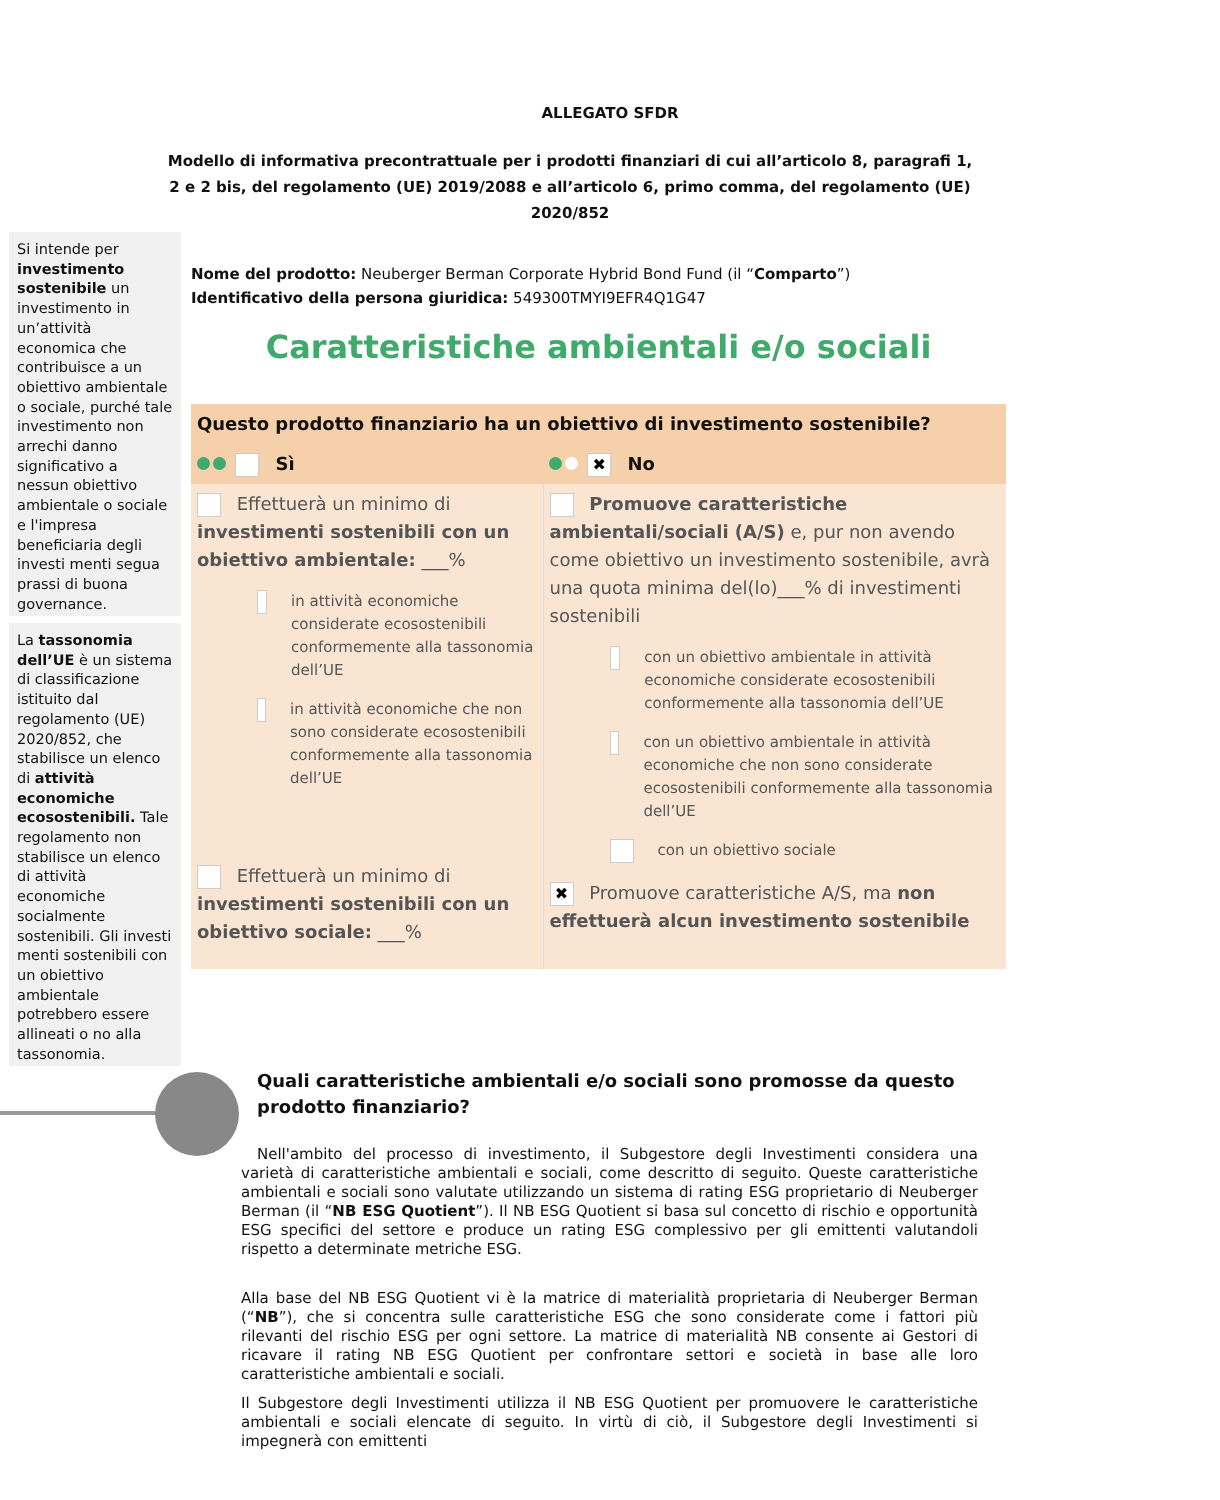ALLEGATO SFDR
Modello di informativa precontrattuale per i prodotti finanziari di cui all’articolo 8, paragrafi 1, 2 e 2 bis, del regolamento (UE) 2019/2088 e all’articolo 6, primo comma, del regolamento (UE) 2020/852
Si intende per investimento sostenibile un investimento in un’attività economica che contribuisce a un obiettivo ambientale o sociale, purché tale investimento non arrechi danno significativo a nessun obiettivo ambientale o sociale e l'impresa beneficiaria degli investi menti segua prassi di buona governance.
La tassonomia dell’UE è un sistema di classificazione istituito dal regolamento (UE) 2020/852, che stabilisce un elenco di attività economiche ecosostenibili. Tale regolamento non stabilisce un elenco di attività economiche socialmente sostenibili. Gli investi menti sostenibili con un obiettivo ambientale potrebbero essere allineati o no alla tassonomia.
Nome del prodotto: Neuberger Berman Corporate Hybrid Bond Fund (il “Comparto”)
Identificativo della persona giuridica: 549300TMYI9EFR4Q1G47
Caratteristiche ambientali e/o sociali
| Questo prodotto finanziario ha un obiettivo di investimento sostenibile? | |
| Sì | ✖ No |
| Effettuerà un minimo di investimenti sostenibili con un obiettivo ambientale: ___% in attività economiche considerate ecosostenibili conformemente alla tassonomia dell’UE in attività economiche che non sono considerate ecosostenibili conformemente alla tassonomia dell’UE Effettuerà un minimo di investimenti sostenibili con un obiettivo sociale: ___% | Promuove caratteristiche ambientali/sociali (A/S) e, pur non avendo come obiettivo un investimento sostenibile, avrà una quota minima del(lo)___% di investimenti sostenibili con un obiettivo ambientale in attività economiche considerate ecosostenibili conformemente alla tassonomia dell’UE con un obiettivo ambientale in attività economiche che non sono considerate ecosostenibili conformemente alla tassonomia dell’UE con un obiettivo sociale ✖ Promuove caratteristiche A/S, ma non effettuerà alcun investimento sostenibile |
Quali caratteristiche ambientali e/o sociali sono promosse da questo prodotto finanziario?
Nell'ambito del processo di investimento, il Subgestore degli Investimenti considera una varietà di caratteristiche ambientali e sociali, come descritto di seguito. Queste caratteristiche ambientali e sociali sono valutate utilizzando un sistema di rating ESG proprietario di Neuberger Berman (il “NB ESG Quotient”). Il NB ESG Quotient si basa sul concetto di rischio e opportunità ESG specifici del settore e produce un rating ESG complessivo per gli emittenti valutandoli rispetto a determinate metriche ESG.
Alla base del NB ESG Quotient vi è la matrice di materialità proprietaria di Neuberger Berman (“NB”), che si concentra sulle caratteristiche ESG che sono considerate come i fattori più rilevanti del rischio ESG per ogni settore. La matrice di materialità NB consente ai Gestori di ricavare il rating NB ESG Quotient per confrontare settori e società in base alle loro caratteristiche ambientali e sociali.
Il Subgestore degli Investimenti utilizza il NB ESG Quotient per promuovere le caratteristiche ambientali e sociali elencate di seguito. In virtù di ciò, il Subgestore degli Investimenti si impegnerà con emittenti